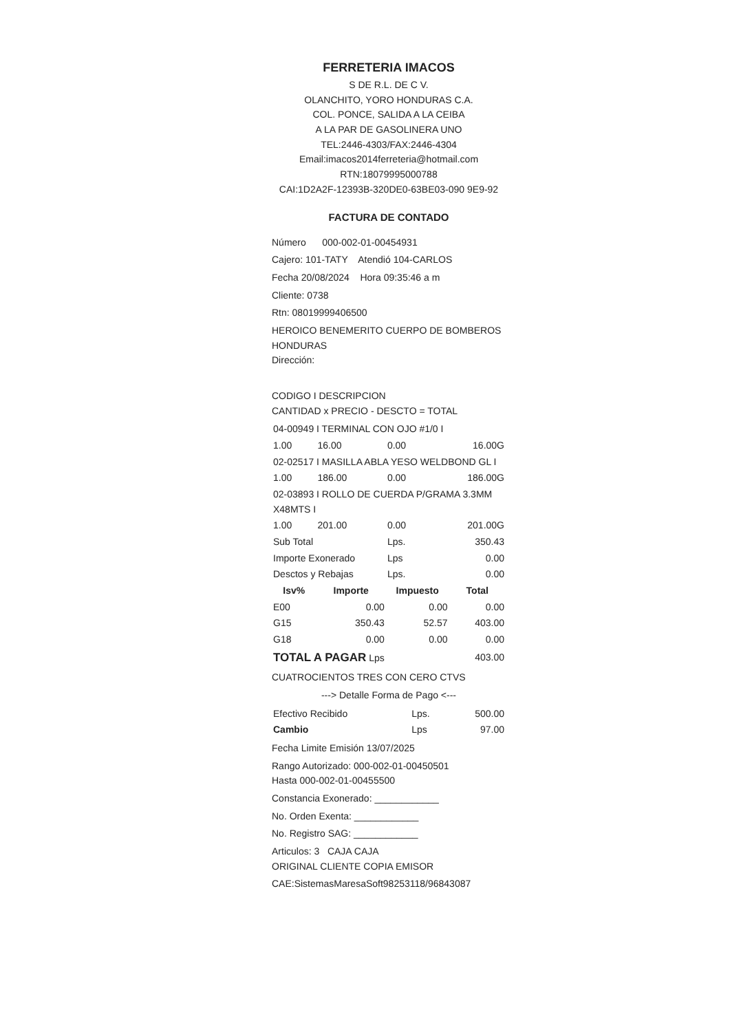FERRETERIA IMACOS
S DE R.L. DE C V.
OLANCHITO, YORO HONDURAS C.A.
COL. PONCE, SALIDA A LA CEIBA
A LA PAR DE GASOLINERA UNO
TEL:2446-4303/FAX:2446-4304
Email:imacos2014ferreteria@hotmail.com
RTN:18079995000788
CAI:1D2A2F-12393B-320DE0-63BE03-090 9E9-92
FACTURA DE CONTADO
Número 000-002-01-00454931
Cajero: 101-TATY Atendió 104-CARLOS
Fecha 20/08/2024 Hora 09:35:46 a m
Cliente: 0738
Rtn: 08019999406500
HEROICO BENEMERITO CUERPO DE BOMBEROS HONDURAS
Dirección:
CODIGO I DESCRIPCION
CANTIDAD x PRECIO - DESCTO = TOTAL
| 04-00949 I TERMINAL CON OJO #1/0 I | | | |
| 1.00 | 16.00 | 0.00 | 16.00G |
| 02-02517 I MASILLA ABLA YESO WELDBOND GL I | | | |
| 1.00 | 186.00 | 0.00 | 186.00G |
| 02-03893 I ROLLO DE CUERDA P/GRAMA 3.3MM X48MTS I | | | |
| 1.00 | 201.00 | 0.00 | 201.00G |
| Sub Total | | Lps. | 350.43 |
| Importe Exonerado | | Lps | 0.00 |
| Desctos y Rebajas | | Lps. | 0.00 |
| Isv% | Importe | Impuesto | Total |
| E00 | 0.00 | 0.00 | 0.00 |
| G15 | 350.43 | 52.57 | 403.00 |
| G18 | 0.00 | 0.00 | 0.00 |
| TOTAL A PAGAR Lps | | | 403.00 |
CUATROCIENTOS TRES CON CERO CTVS
---> Detalle Forma de Pago <---
| Efectivo Recibido | Lps. | 500.00 |
| Cambio | Lps | 97.00 |
Fecha Limite Emisión 13/07/2025
Rango Autorizado: 000-002-01-00450501
Hasta 000-002-01-00455500
Constancia Exonerado: ____________
No. Orden Exenta: ____________
No. Registro SAG: ____________
Articulos: 3 CAJA CAJA
ORIGINAL CLIENTE COPIA EMISOR
CAE:SistemasMaresaSoft98253118/96843087